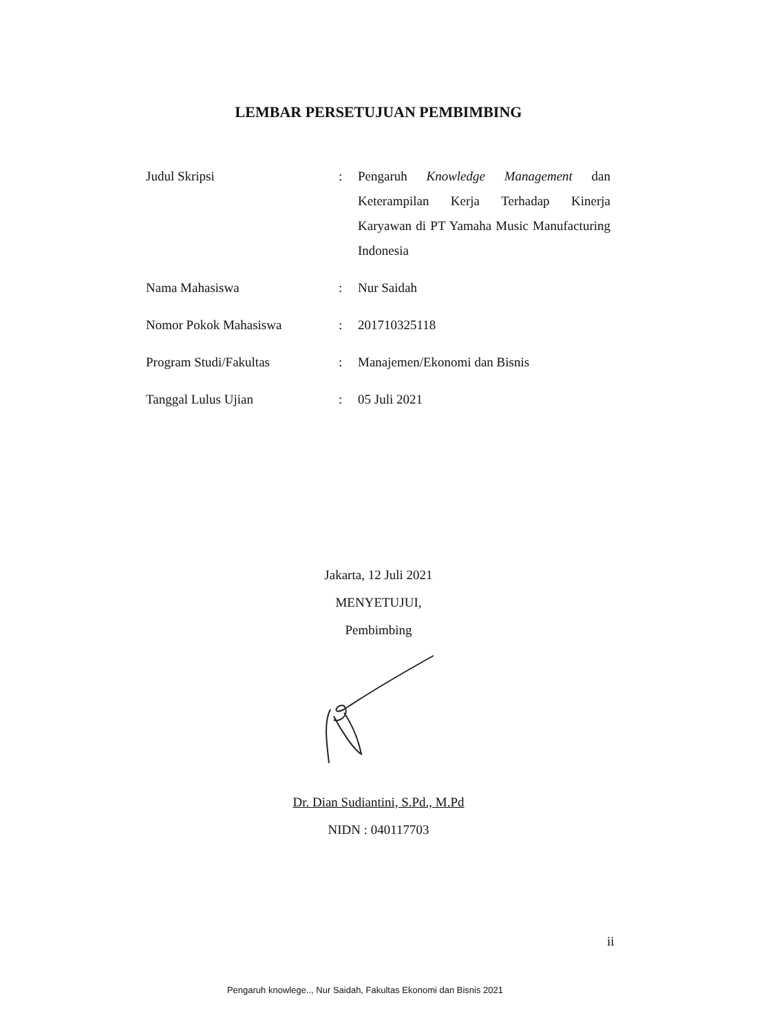LEMBAR PERSETUJUAN PEMBIMBING
| Judul Skripsi | : | Pengaruh Knowledge Management dan Keterampilan Kerja Terhadap Kinerja Karyawan di PT Yamaha Music Manufacturing Indonesia |
| Nama Mahasiswa | : | Nur Saidah |
| Nomor Pokok Mahasiswa | : | 201710325118 |
| Program Studi/Fakultas | : | Manajemen/Ekonomi dan Bisnis |
| Tanggal Lulus Ujian | : | 05 Juli 2021 |
Jakarta, 12 Juli 2021
MENYETUJUI,
Pembimbing
Dr. Dian Sudiantini, S.Pd., M.Pd
NIDN : 040117703
ii
Pengaruh knowlege.., Nur Saidah, Fakultas Ekonomi dan Bisnis 2021